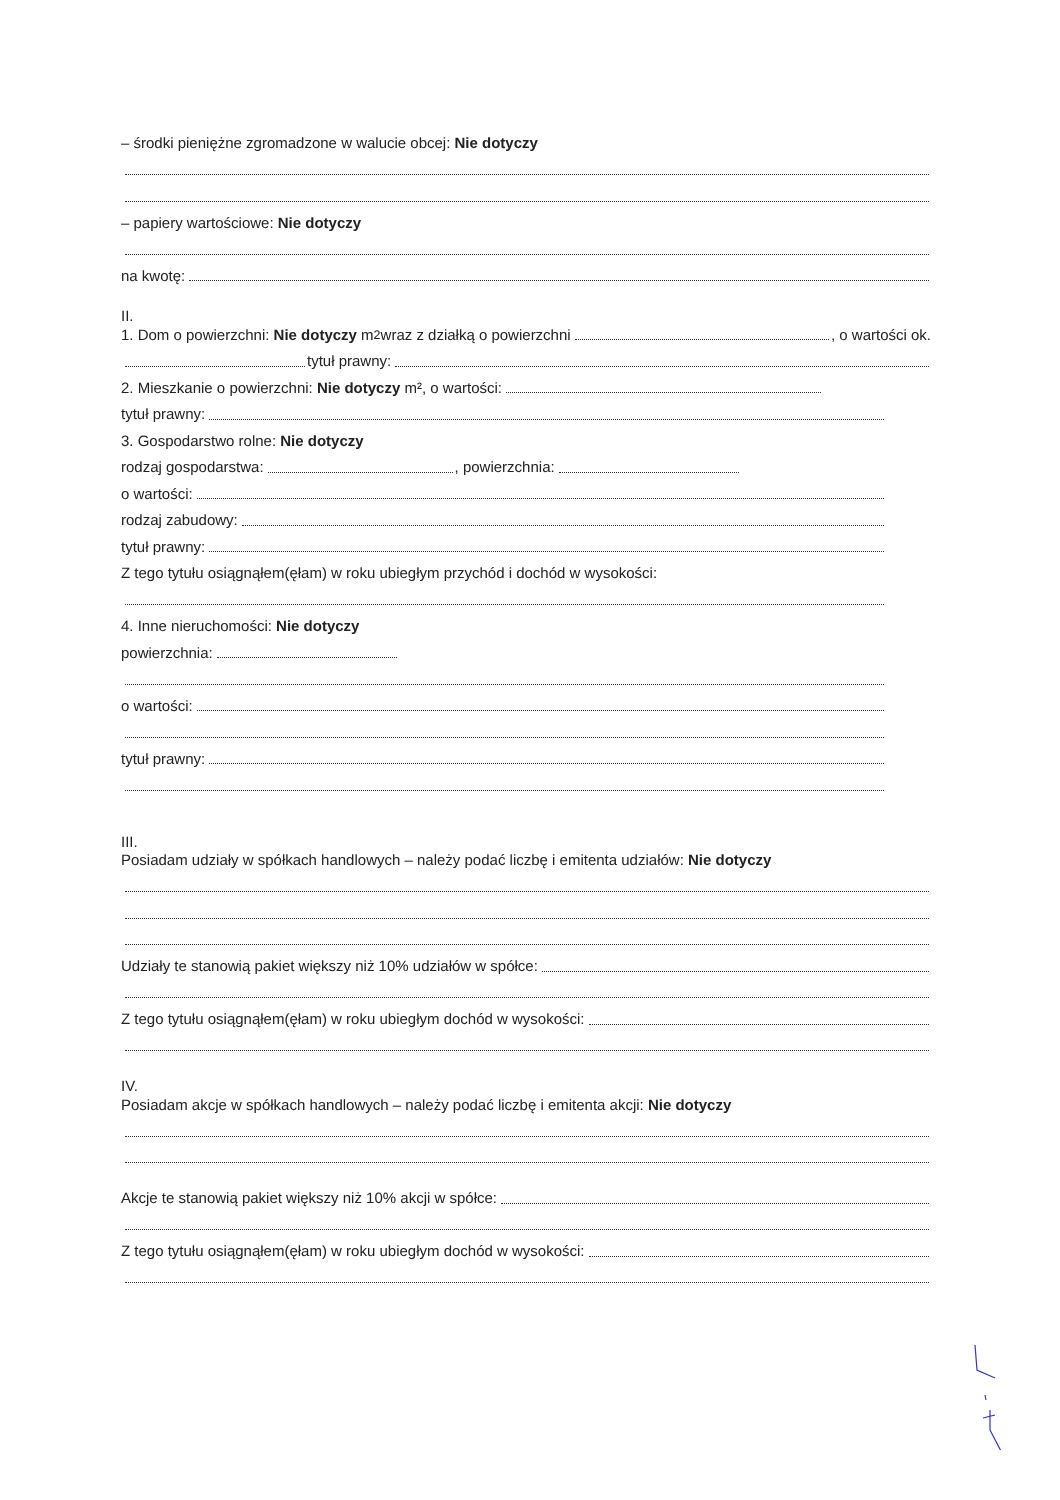– środki pieniężne zgromadzone w walucie obcej: Nie dotyczy
– papiery wartościowe: Nie dotyczy
na kwotę:
II.
1. Dom o powierzchni: Nie dotyczy m<sup>2</sup> wraz z działką o powierzchni , o wartości ok.
tytuł prawny:
2. Mieszkanie o powierzchni: Nie dotyczy m², o wartości:
tytuł prawny:
3. Gospodarstwo rolne: Nie dotyczy
rodzaj gospodarstwa: , powierzchnia:
o wartości:
rodzaj zabudowy:
tytuł prawny:
Z tego tytułu osiągnąłem(ęłam) w roku ubiegłym przychód i dochód w wysokości:
4. Inne nieruchomości: Nie dotyczy
powierzchnia:
o wartości:
tytuł prawny:
III.
Posiadam udziały w spółkach handlowych – należy podać liczbę i emitenta udziałów: Nie dotyczy
Udziały te stanowią pakiet większy niż 10% udziałów w spółce:
Z tego tytułu osiągnąłem(ęłam) w roku ubiegłym dochód w wysokości:
IV.
Posiadam akcje w spółkach handlowych – należy podać liczbę i emitenta akcji: Nie dotyczy
Akcje te stanowią pakiet większy niż 10% akcji w spółce:
Z tego tytułu osiągnąłem(ęłam) w roku ubiegłym dochód w wysokości: